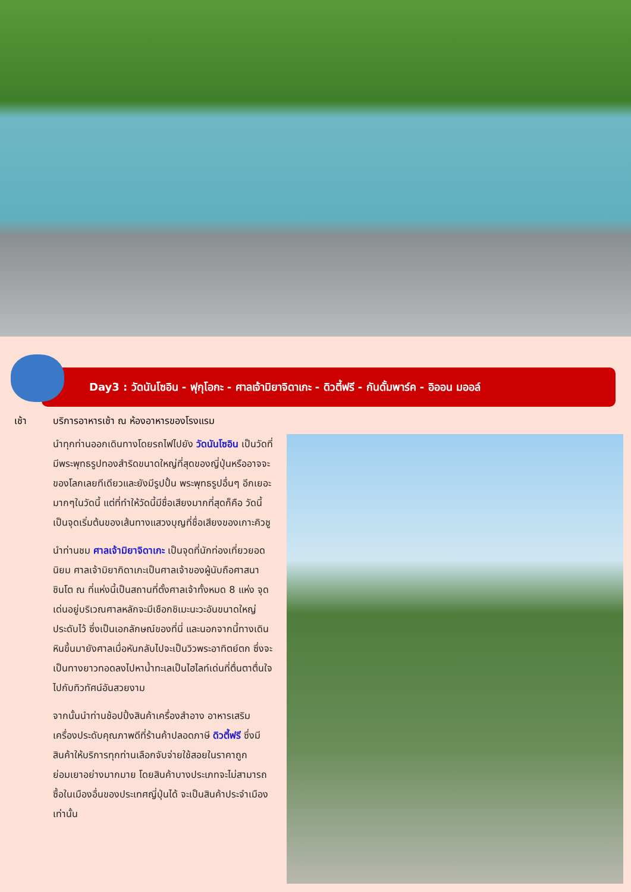Day3 : วัดนันโซอิน - ฟุกุโอกะ - ศาลเจ้ามิยาจิดาเกะ - ดิวตี้ฟรี - กันดั้มพาร์ค - อิออน มออล์
เช้า บริการอาหารเช้า ณ ห้องอาหารของโรงแรม
นำทุกท่านออกเดินทางโดยรถไฟไปยัง วัดนันโซอิน เป็นวัดที่มีพระพุทธรูปทองสำริดขนาดใหญ่ที่สุดของญี่ปุ่นหรืออาจจะของโลกเลยทีเดียวและยังมีรูปปั้น พระพุทธรูปอื่นๆ อีกเยอะมากๆในวัดนี้ แต่ที่ทำให้วัดนี้มีชื่อเสียงมากที่สุดก็คือ วัดนี้เป็นจุดเริ่มต้นของเส้นทางแสวงบุญที่ชื่อเสียงของเกาะคิวชู
นำท่านชม ศาลเจ้ามิยาจิดาเกะ เป็นจุดที่นักท่องเที่ยวยอดนิยม ศาลเจ้ามิยากิดาเกะเป็นศาลเจ้าของผู้นับถือศาสนาชินโต ณ ที่แห่งนี้เป็นสถานที่ตั้งศาลเจ้าทั้งหมด 8 แห่ง จุดเด่นอยู่บริเวณศาลหลักจะมีเชือกชิเมะนะวะอันขนาดใหญ่ประดับไว้ ซึ่งเป็นเอกลักษณ์ของที่นี่ และนอกจากนี้ทางเดินหินขึ้นมายังศาลเมื่อหันกลับไปจะเป็นวิวพระอาทิตย์ตก ซึ่งจะเป็นทางยาวทอดลงไปหาน้ำทะเลเป็นไฮไลท์เด่นที่ตื่นตาตื่นใจไปกับทิวทัศน์อันสวยงาม
จากนั้นนำท่านช้อปปิ้งสินค้าเครื่องสำอาง อาหารเสริม เครื่องประดับคุณภาพดีที่ร้านค้าปลอดภาษี ดิวตี้ฟรี ซึ่งมีสินค้าให้บริการทุกท่านเลือกจับจ่ายใช้สอยในราคาถูกย่อมเยาอย่างมากมาย โดยสินค้าบางประเภทจะไม่สามารถซื้อในเมืองอื่นของประเทศญี่ปุ่นได้ จะเป็นสินค้าประจำเมืองเท่านั้น